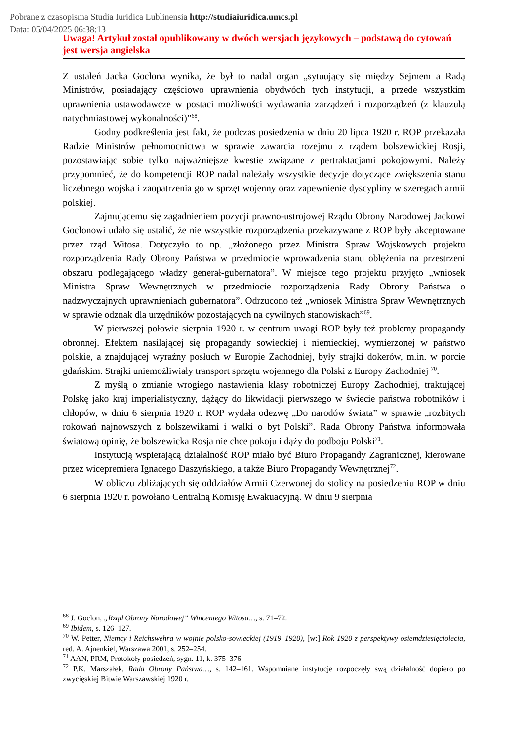Pobrane z czasopisma Studia Iuridica Lublinensia http://studiaiuridica.umcs.pl
Data: 05/04/2025 06:38:13
Uwaga! Artykuł został opublikowany w dwóch wersjach językowych – podstawą do cytowań jest wersja angielska
Z ustaleń Jacka Goclona wynika, że był to nadal organ „sytuujący się między Sejmem a Radą Ministrów, posiadający częściowo uprawnienia obydwóch tych instytucji, a przede wszystkim uprawnienia ustawodawcze w postaci możliwości wydawania zarządzeń i rozporządzeń (z klauzulą natychmiastowej wykonalności)”<sup>68</sup>.
Godny podkreślenia jest fakt, że podczas posiedzenia w dniu 20 lipca 1920 r. ROP przekazała Radzie Ministrów pełnomocnictwa w sprawie zawarcia rozejmu z rządem bolszewickiej Rosji, pozostawiając sobie tylko najważniejsze kwestie związane z pertraktacjami pokojowymi. Należy przypomnieć, że do kompetencji ROP nadal należały wszystkie decyzje dotyczące zwiększenia stanu liczebnego wojska i zaopatrzenia go w sprzęt wojenny oraz zapewnienie dyscypliny w szeregach armii polskiej.
Zajmującemu się zagadnieniem pozycji prawno-ustrojowej Rządu Obrony Narodowej Jackowi Goclonowi udało się ustalić, że nie wszystkie rozporządzenia przekazywane z ROP były akceptowane przez rząd Witosa. Dotyczyło to np. „złożonego przez Ministra Spraw Wojskowych projektu rozporządzenia Rady Obrony Państwa w przedmiocie wprowadzenia stanu oblężenia na przestrzeni obszaru podlegającego władzy generał-gubernatora”. W miejsce tego projektu przyjęto „wniosek Ministra Spraw Wewnętrznych w przedmiocie rozporządzenia Rady Obrony Państwa o nadzwyczajnych uprawnieniach gubernatora”. Odrzucono też „wniosek Ministra Spraw Wewnętrznych w sprawie odznak dla urzędników pozostających na cywilnych stanowiskach”<sup>69</sup>.
W pierwszej połowie sierpnia 1920 r. w centrum uwagi ROP były też problemy propagandy obronnej. Efektem nasilającej się propagandy sowieckiej i niemieckiej, wymierzonej w państwo polskie, a znajdującej wyraźny posłuch w Europie Zachodniej, były strajki dokerów, m.in. w porcie gdańskim. Strajki uniemożliwiały transport sprzętu wojennego dla Polski z Europy Zachodniej <sup>70</sup>.
Z myślą o zmianie wrogiego nastawienia klasy robotniczej Europy Zachodniej, traktującej Polskę jako kraj imperialistyczny, dążący do likwidacji pierwszego w świecie państwa robotników i chłopów, w dniu 6 sierpnia 1920 r. ROP wydała odezwę „Do narodów świata” w sprawie „rozbitych rokowań najnowszych z bolszewikami i walki o byt Polski”. Rada Obrony Państwa informowała światową opinię, że bolszewicka Rosja nie chce pokoju i dąży do podboju Polski<sup>71</sup>.
Instytucją wspierającą działalność ROP miało być Biuro Propagandy Zagranicznej, kierowane przez wicepremiera Ignacego Daszyńskiego, a także Biuro Propagandy Wewnętrznej<sup>72</sup>.
W obliczu zbliżających się oddziałów Armii Czerwonej do stolicy na posiedzeniu ROP w dniu 6 sierpnia 1920 r. powołano Centralną Komisję Ewakuacyjną. W dniu 9 sierpnia
<sup>68</sup> J. Goclon, „Rząd Obrony Narodowej” Wincentego Witosa…, s. 71–72.
<sup>69</sup> Ibidem, s. 126–127.
<sup>70</sup> W. Petter, Niemcy i Reichswehra w wojnie polsko-sowieckiej (1919–1920), [w:] Rok 1920 z perspektywy osiemdziesięciolecia, red. A. Ajnenkiel, Warszawa 2001, s. 252–254.
<sup>71</sup> AAN, PRM, Protokoły posiedzeń, sygn. 11, k. 375–376.
<sup>72</sup> P.K. Marszałek, Rada Obrony Państwa…, s. 142–161. Wspomniane instytucje rozpoczęły swą działalność dopiero po zwycięskiej Bitwie Warszawskiej 1920 r.